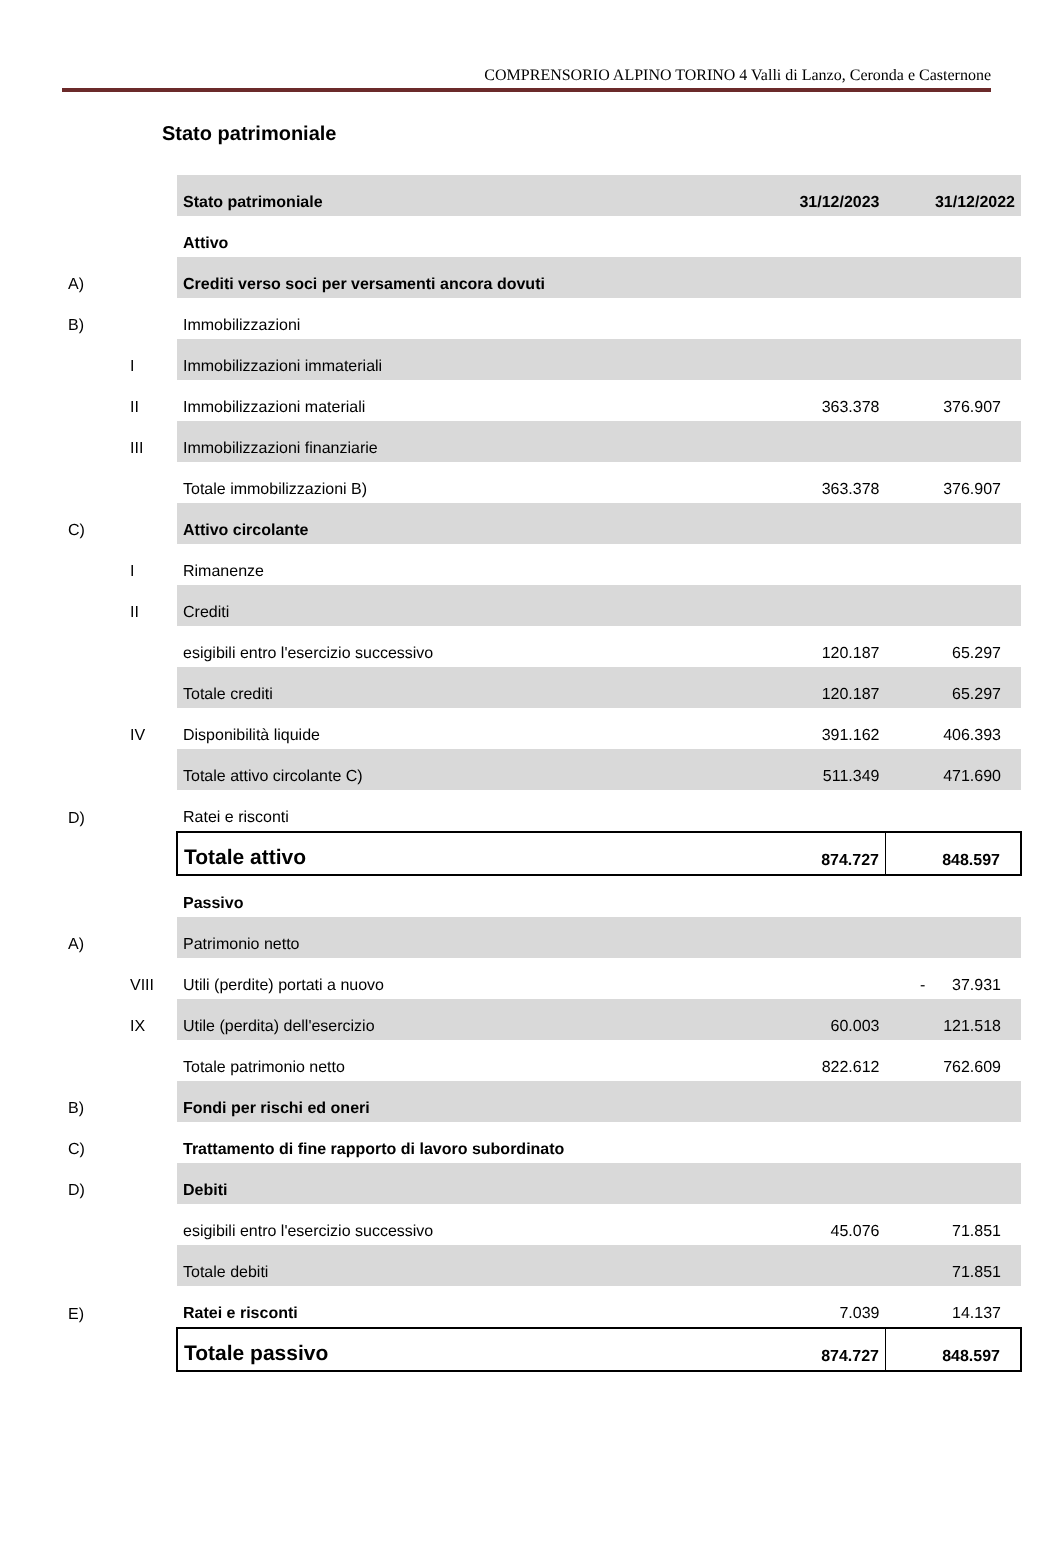COMPRENSORIO ALPINO TORINO 4 Valli di Lanzo, Ceronda e Casternone
Stato patrimoniale
| | | Stato patrimoniale | 31/12/2023 | 31/12/2022 |
| | | Attivo | | |
| A) | | Crediti verso soci per versamenti ancora dovuti | | |
| B) | | Immobilizzazioni | | |
| | I | Immobilizzazioni immateriali | | |
| | II | Immobilizzazioni materiali | 363.378 | 376.907 |
| | III | Immobilizzazioni finanziarie | | |
| | | Totale immobilizzazioni B) | 363.378 | 376.907 |
| C) | | Attivo circolante | | |
| | I | Rimanenze | | |
| | II | Crediti | | |
| | | esigibili entro l'esercizio successivo | 120.187 | 65.297 |
| | | Totale crediti | 120.187 | 65.297 |
| | IV | Disponibilità liquide | 391.162 | 406.393 |
| | | Totale attivo circolante C) | 511.349 | 471.690 |
| D) | | Ratei e risconti | | |
| | | Totale attivo | 874.727 | 848.597 |
| | | Passivo | | |
| A) | | Patrimonio netto | | |
| | VIII | Utili (perdite) portati a nuovo | | - 37.931 |
| | IX | Utile (perdita) dell'esercizio | 60.003 | 121.518 |
| | | Totale patrimonio netto | 822.612 | 762.609 |
| B) | | Fondi per rischi ed oneri | | |
| C) | | Trattamento di fine rapporto di lavoro subordinato | | |
| D) | | Debiti | | |
| | | esigibili entro l'esercizio successivo | 45.076 | 71.851 |
| | | Totale debiti | | 71.851 |
| E) | | Ratei e risconti | 7.039 | 14.137 |
| | | Totale passivo | 874.727 | 848.597 |